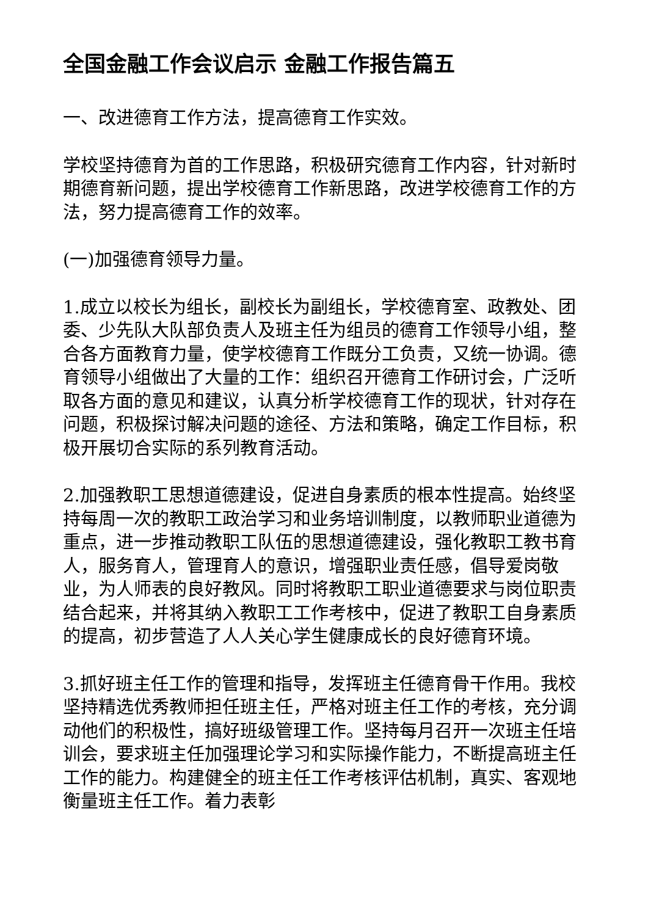全国金融工作会议启示 金融工作报告篇五
一、改进德育工作方法，提高德育工作实效。
学校坚持德育为首的工作思路，积极研究德育工作内容，针对新时期德育新问题，提出学校德育工作新思路，改进学校德育工作的方法，努力提高德育工作的效率。
(一)加强德育领导力量。
1.成立以校长为组长，副校长为副组长，学校德育室、政教处、团委、少先队大队部负责人及班主任为组员的德育工作领导小组，整合各方面教育力量，使学校德育工作既分工负责，又统一协调。德育领导小组做出了大量的工作：组织召开德育工作研讨会，广泛听取各方面的意见和建议，认真分析学校德育工作的现状，针对存在问题，积极探讨解决问题的途径、方法和策略，确定工作目标，积极开展切合实际的系列教育活动。
2.加强教职工思想道德建设，促进自身素质的根本性提高。始终坚持每周一次的教职工政治学习和业务培训制度，以教师职业道德为重点，进一步推动教职工队伍的思想道德建设，强化教职工教书育人，服务育人，管理育人的意识，增强职业责任感，倡导爱岗敬业，为人师表的良好教风。同时将教职工职业道德要求与岗位职责结合起来，并将其纳入教职工工作考核中，促进了教职工自身素质的提高，初步营造了人人关心学生健康成长的良好德育环境。
3.抓好班主任工作的管理和指导，发挥班主任德育骨干作用。我校坚持精选优秀教师担任班主任，严格对班主任工作的考核，充分调动他们的积极性，搞好班级管理工作。坚持每月召开一次班主任培训会，要求班主任加强理论学习和实际操作能力，不断提高班主任工作的能力。构建健全的班主任工作考核评估机制，真实、客观地衡量班主任工作。着力表彰